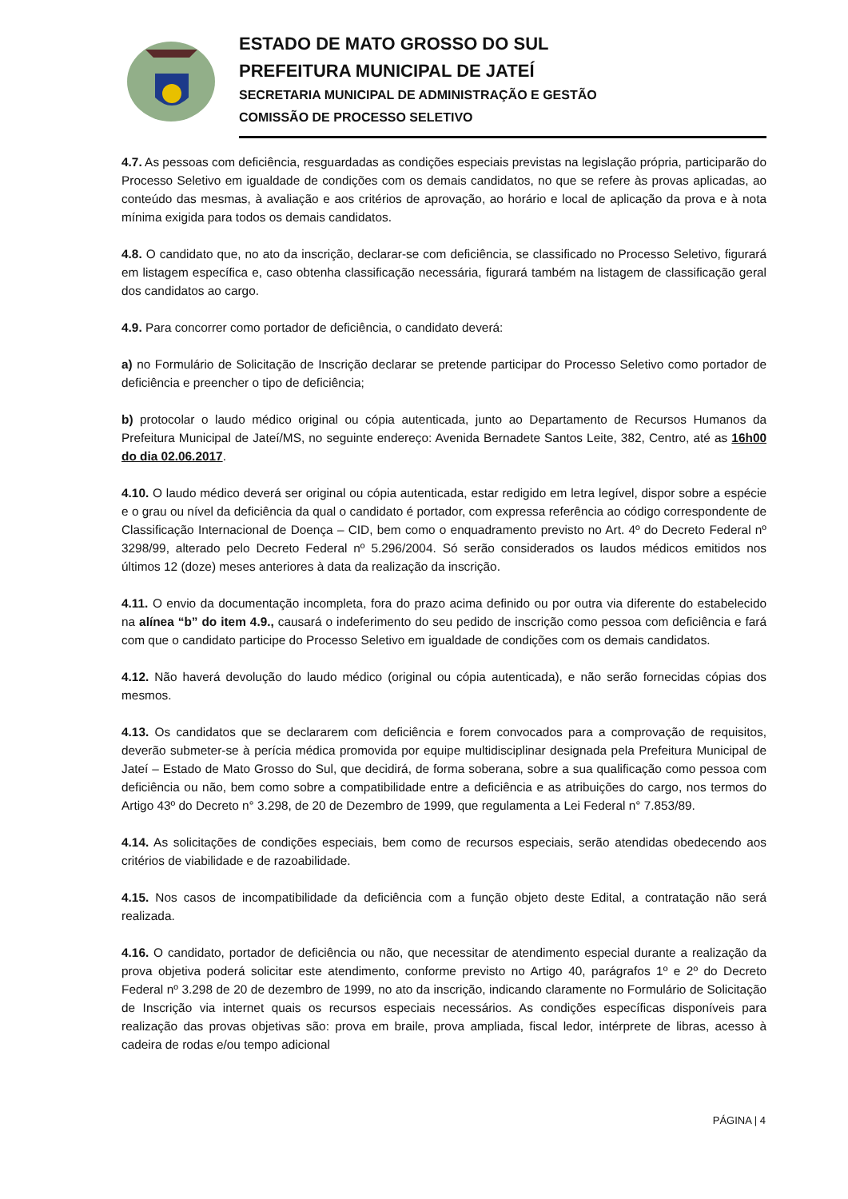ESTADO DE MATO GROSSO DO SUL
PREFEITURA MUNICIPAL DE JATEÍ
SECRETARIA MUNICIPAL DE ADMINISTRAÇÃO E GESTÃO
COMISSÃO DE PROCESSO SELETIVO
4.7. As pessoas com deficiência, resguardadas as condições especiais previstas na legislação própria, participarão do Processo Seletivo em igualdade de condições com os demais candidatos, no que se refere às provas aplicadas, ao conteúdo das mesmas, à avaliação e aos critérios de aprovação, ao horário e local de aplicação da prova e à nota mínima exigida para todos os demais candidatos.
4.8. O candidato que, no ato da inscrição, declarar-se com deficiência, se classificado no Processo Seletivo, figurará em listagem específica e, caso obtenha classificação necessária, figurará também na listagem de classificação geral dos candidatos ao cargo.
4.9. Para concorrer como portador de deficiência, o candidato deverá:
a) no Formulário de Solicitação de Inscrição declarar se pretende participar do Processo Seletivo como portador de deficiência e preencher o tipo de deficiência;
b) protocolar o laudo médico original ou cópia autenticada, junto ao Departamento de Recursos Humanos da Prefeitura Municipal de Jateí/MS, no seguinte endereço: Avenida Bernadete Santos Leite, 382, Centro, até as 16h00 do dia 02.06.2017.
4.10. O laudo médico deverá ser original ou cópia autenticada, estar redigido em letra legível, dispor sobre a espécie e o grau ou nível da deficiência da qual o candidato é portador, com expressa referência ao código correspondente de Classificação Internacional de Doença – CID, bem como o enquadramento previsto no Art. 4º do Decreto Federal nº 3298/99, alterado pelo Decreto Federal nº 5.296/2004. Só serão considerados os laudos médicos emitidos nos últimos 12 (doze) meses anteriores à data da realização da inscrição.
4.11. O envio da documentação incompleta, fora do prazo acima definido ou por outra via diferente do estabelecido na alínea “b” do item 4.9., causará o indeferimento do seu pedido de inscrição como pessoa com deficiência e fará com que o candidato participe do Processo Seletivo em igualdade de condições com os demais candidatos.
4.12. Não haverá devolução do laudo médico (original ou cópia autenticada), e não serão fornecidas cópias dos mesmos.
4.13. Os candidatos que se declararem com deficiência e forem convocados para a comprovação de requisitos, deverão submeter-se à perícia médica promovida por equipe multidisciplinar designada pela Prefeitura Municipal de Jateí – Estado de Mato Grosso do Sul, que decidirá, de forma soberana, sobre a sua qualificação como pessoa com deficiência ou não, bem como sobre a compatibilidade entre a deficiência e as atribuições do cargo, nos termos do Artigo 43º do Decreto n° 3.298, de 20 de Dezembro de 1999, que regulamenta a Lei Federal n° 7.853/89.
4.14. As solicitações de condições especiais, bem como de recursos especiais, serão atendidas obedecendo aos critérios de viabilidade e de razoabilidade.
4.15. Nos casos de incompatibilidade da deficiência com a função objeto deste Edital, a contratação não será realizada.
4.16. O candidato, portador de deficiência ou não, que necessitar de atendimento especial durante a realização da prova objetiva poderá solicitar este atendimento, conforme previsto no Artigo 40, parágrafos 1º e 2º do Decreto Federal nº 3.298 de 20 de dezembro de 1999, no ato da inscrição, indicando claramente no Formulário de Solicitação de Inscrição via internet quais os recursos especiais necessários. As condições específicas disponíveis para realização das provas objetivas são: prova em braile, prova ampliada, fiscal ledor, intérprete de libras, acesso à cadeira de rodas e/ou tempo adicional
PÁGINA | 4